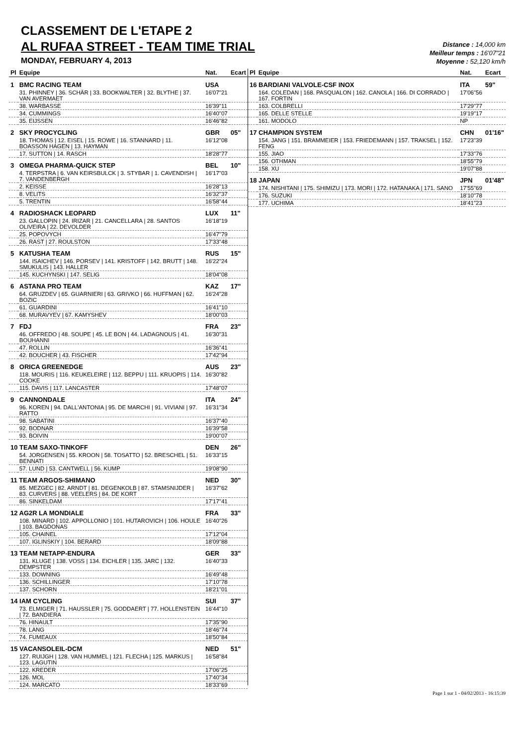CLASSEMENT DE L'ETAPE 2
AL RUFAA STREET - TEAM TIME TRIAL
MONDAY, FEBRUARY 4, 2013
Distance : 14,000 km
Meilleur temps : 16'07"21
Moyenne : 52,120 km/h
| Pl | Equipe | Nat. | Ecart |
| --- | --- | --- | --- |
| 1 | BMC RACING TEAM | USA | |
| | 31. PHINNEY / 36. SCHÄR / 33. BOOKWALTER / 32. BLYTHE / 37. VAN AVERMAET | 16'07"21 | |
| | 38. WARBASSE | 16'39"11 | |
| | 34. CUMMINGS | 16'40"07 | |
| | 35. EIJSSEN | 16'46"82 | |
| 2 | SKY PROCYCLING | GBR | 05" |
| | 18. THOMAS / 12. EISEL / 15. ROWE / 16. STANNARD / 11. BOASSON HAGEN / 13. HAYMAN | 16'12"08 | |
| | 17. SUTTON / 14. RASCH | 18'28"77 | |
| 3 | OMEGA PHARMA-QUICK STEP | BEL | 10" |
| | 4. TERPSTRA / 6. VAN KEIRSBULCK / 3. STYBAR / 1. CAVENDISH / 7. VANDENBERGH | 16'17"03 | |
| | 2. KEISSE | 16'28"13 | |
| | 8. VELITS | 16'32"37 | |
| | 5. TRENTIN | 16'58"44 | |
| 4 | RADIOSHACK LEOPARD | LUX | 11" |
| | 23. GALLOPIN / 24. IRIZAR / 21. CANCELLARA / 28. SANTOS OLIVEIRA / 22. DEVOLDER | 16'18"19 | |
| | 25. POPOVYCH | 16'47"79 | |
| | 26. RAST / 27. ROULSTON | 17'33"48 | |
| 5 | KATUSHA TEAM | RUS | 15" |
| | 144. ISAICHEV / 146. PORSEV / 141. KRISTOFF / 142. BRUTT / 148. SMUKULIS / 143. HALLER | 16'22"24 | |
| | 145. KUCHYNSKI / 147. SELIG | 18'04"08 | |
| 6 | ASTANA PRO TEAM | KAZ | 17" |
| | 64. GRUZDEV / 65. GUARNIERI / 63. GRIVKO / 66. HUFFMAN / 62. BOZIC | 16'24"28 | |
| | 61. GUARDINI | 16'41"10 | |
| | 68. MURAVYEV / 67. KAMYSHEV | 18'00"03 | |
| 7 | FDJ | FRA | 23" |
| | 46. OFFREDO / 48. SOUPE / 45. LE BON / 44. LADAGNOUS / 41. BOUHANNI | 16'30"31 | |
| | 47. ROLLIN | 16'36"41 | |
| | 42. BOUCHER / 43. FISCHER | 17'42"94 | |
| 8 | ORICA GREENEDGE | AUS | 23" |
| | 118. MOURIS / 116. KEUKELEIRE / 112. BEPPU / 111. KRUOPIS / 114. COOKE | 16'30"82 | |
| | 115. DAVIS / 117. LANCASTER | 17'48"07 | |
| 9 | CANNONDALE | ITA | 24" |
| | 96. KOREN / 94. DALL'ANTONIA / 95. DE MARCHI / 91. VIVIANI / 97. RATTO | 16'31"34 | |
| | 98. SABATINI | 16'37"40 | |
| | 92. BODNAR | 16'39"58 | |
| | 93. BOIVIN | 19'00"07 | |
| 10 TEAM SAXO-TINKOFF | | DEN | 26" |
| | 54. JORGENSEN / 55. KROON / 58. TOSATTO / 52. BRESCHEL / 51. BENNATI | 16'33"15 | |
| | 57. LUND / 53. CANTWELL / 56. KUMP | 19'08"90 | |
| 11 TEAM ARGOS-SHIMANO | | NED | 30" |
| | 85. MEZGEC / 82. ARNDT / 81. DEGENKOLB / 87. STAMSNIJDER / 83. CURVERS / 88. VEELERS / 84. DE KORT | 16'37"62 | |
| | 86. SINKELDAM | 17'17"41 | |
| 12 AG2R LA MONDIALE | | FRA | 33" |
| | 108. MINARD / 102. APPOLLONIO / 101. HUTAROVICH / 106. HOULE / 103. BAGDONAS | 16'40"26 | |
| | 105. CHAINEL | 17'12"04 | |
| | 107. IGLINSKIY / 104. BERARD | 18'09"88 | |
| 13 TEAM NETAPP-ENDURA | | GER | 33" |
| | 131. KLUGE / 138. VOSS / 134. EICHLER / 135. JARC / 132. DEMPSTER | 16'40"33 | |
| | 133. DOWNING | 16'49"48 | |
| | 136. SCHILLINGER | 17'10"78 | |
| | 137. SCHORN | 18'21"01 | |
| 14 IAM CYCLING | | SUI | 37" |
| | 73. ELMIGER / 71. HAUSSLER / 75. GODDAERT / 77. HOLLENSTEIN / 72. BANDIERA | 16'44"10 | |
| | 76. HINAULT | 17'35"90 | |
| | 78. LANG | 18'46"74 | |
| | 74. FUMEAUX | 18'50"84 | |
| 15 VACANSOLEIL-DCM | | NED | 51" |
| | 127. RUIJGH / 128. VAN HUMMEL / 121. FLECHA / 125. MARKUS / 123. LAGUTIN | 16'58"84 | |
| | 122. KREDER | 17'06"25 | |
| | 126. MOL | 17'40"34 | |
| | 124. MARCATO | 18'33"69 | |
| Pl | Equipe | Nat. | Ecart |
| --- | --- | --- | --- |
| 16 BARDIANI VALVOLE-CSF INOX | | ITA | 59" |
| | 164. COLEDAN / 168. PASQUALON / 162. CANOLA / 166. DI CORRADO / 167. FORTIN | 17'06"56 | |
| | 163. COLBRELLI | 17'29"77 | |
| | 165. DELLE STELLE | 19'19"17 | |
| | 161. MODOLO | NP | |
| 17 CHAMPION SYSTEM | | CHN | 01'16" |
| | 154. JANG / 151. BRAMMEIER / 153. FRIEDEMANN / 157. TRAKSEL / 152. FENG | 17'23"39 | |
| | 155. JIAO | 17'33"76 | |
| | 156. OTHMAN | 18'55"79 | |
| | 158. XU | 19'07"88 | |
| 18 JAPAN | | JPN | 01'48" |
| | 174. NISHITANI / 175. SHIMIZU / 173. MORI / 172. HATANAKA / 171. SANO | 17'55"69 | |
| | 176. SUZUKI | 18'10"78 | |
| | 177. UCHIMA | 18'41"23 | |
Page 1 sur 1 - 04/02/2013 - 16:15:39